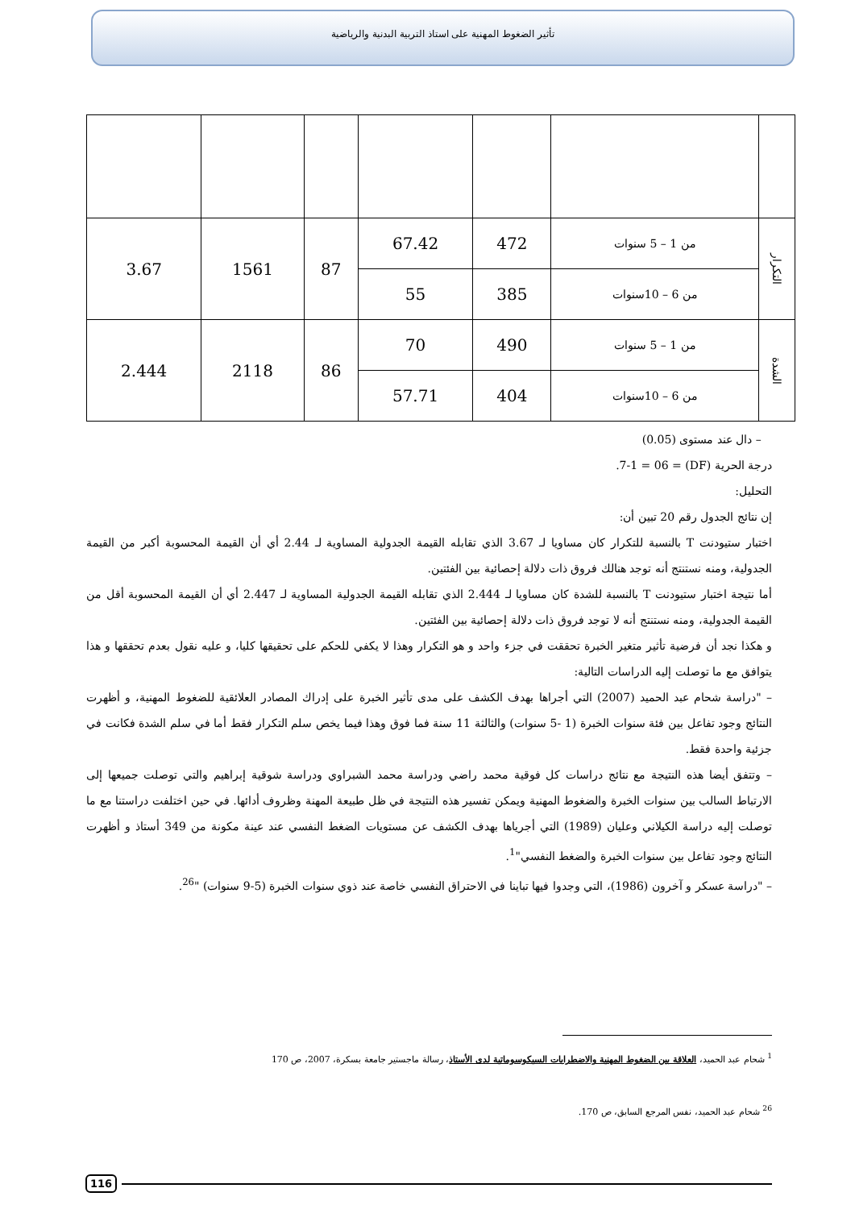تأثير الضغوط المهنية على استاذ التربية البدنية والرياضية
| التكرار | من 1 – 5 سنوات | 472 | 67.42 | 87 | 1561 | 3.67 |
| | من 6 – 10سنوات | 385 | 55 | | | |
| الشدة | من 1 – 5 سنوات | 490 | 70 | 86 | 2118 | 2.444 |
| | من 6 – 10سنوات | 404 | 57.71 | | | |
– دال عند مستوى (0.05)
درجة الحرية (DF) = 7-1 = 06.
التحليل:
إن نتائج الجدول رقم 20 تبين أن:
اختبار ستيودنت T بالنسبة للتكرار كان مساويا لـ 3.67 الذي تقابله القيمة الجدولية المساوية لـ 2.44 أي أن القيمة المحسوبة أكبر من القيمة الجدولية، ومنه نستنتج أنه توجد هنالك فروق ذات دلالة إحصائية بين الفئتين.
أما نتيجة اختبار ستيودنت T بالنسبة للشدة كان مساويا لـ 2.444 الذي تقابله القيمة الجدولية المساوية لـ 2.447 أي أن القيمة المحسوبة أقل من القيمة الجدولية، ومنه نستنتج أنه لا توجد فروق ذات دلالة إحصائية بين الفئتين.
و هكذا نجد أن فرضية تأثير متغير الخبرة تحققت في جزء واحد و هو التكرار وهذا لا يكفي للحكم على تحقيقها كليا، و عليه نقول بعدم تحققها و هذا يتوافق مع ما توصلت إليه الدراسات التالية:
– "دراسة شحام عبد الحميد (2007) التي أجراها بهدف الكشف على مدى تأثير الخبرة على إدراك المصادر العلائقية للضغوط المهنية، و أظهرت النتائج وجود تفاعل بين فئة سنوات الخبرة (1 -5 سنوات) والثالثة 11 سنة فما فوق وهذا فيما يخص سلم التكرار فقط أما في سلم الشدة فكانت في جزئية واحدة فقط.
– وتتفق أيضا هذه النتيجة مع نتائج دراسات كل فوقية محمد راضي ودراسة محمد الشبراوي ودراسة شوقية إبراهيم والتي توصلت جميعها إلى الارتباط السالب بين سنوات الخبرة والضغوط المهنية ويمكن تفسير هذه النتيجة في ظل طبيعة المهنة وظروف أدائها. في حين اختلفت دراستنا مع ما توصلت إليه دراسة الكيلاني وعليان (1989) التي أجرياها بهدف الكشف عن مستويات الضغط النفسي عند عينة مكونة من 349 أستاذ و أظهرت النتائج وجود تفاعل بين سنوات الخبرة والضغط النفسي"<sup>1</sup>.
– "دراسة عسكر و آخرون (1986)، التي وجدوا فيها تباينا في الاحتراق النفسي خاصة عند ذوي سنوات الخبرة (5-9 سنوات) "<sup>26</sup>.
<sup>1</sup> شحام عبد الحميد، العلاقة بين الضغوط المهنية والاضطرابات السيكوسوماتية لدى الأستاذ، رسالة ماجستير جامعة بسكرة، 2007، ص 170
<sup>26</sup> شحام عبد الحميد، نفس المرجع السابق، ص 170.
116